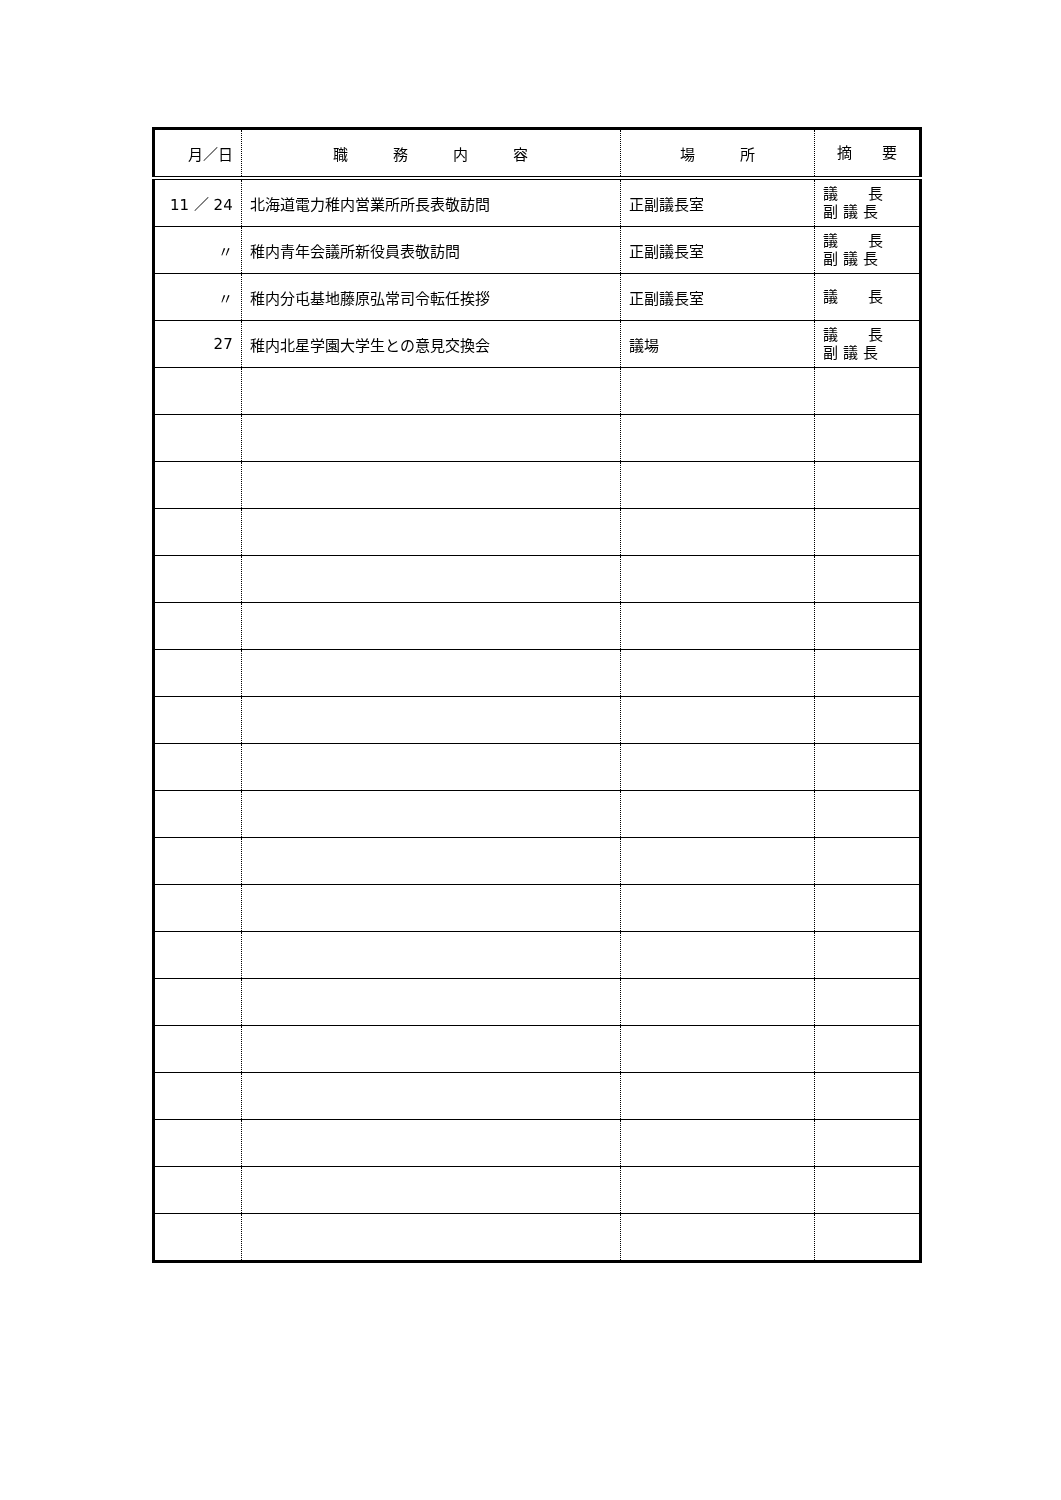| 月／日 | 職 務 内 容 | 場 所 | 摘 要 |
| --- | --- | --- | --- |
| 11 ／ 24 | 北海道電力稚内営業所所長表敬訪問 | 正副議長室 | 議 長 副 議 長 |
| 〃 | 稚内青年会議所新役員表敬訪問 | 正副議長室 | 議 長 副 議 長 |
| 〃 | 稚内分屯基地藤原弘常司令転任挨拶 | 正副議長室 | 議 長 |
| 27 | 稚内北星学園大学生との意見交換会 | 議場 | 議 長 副 議 長 |